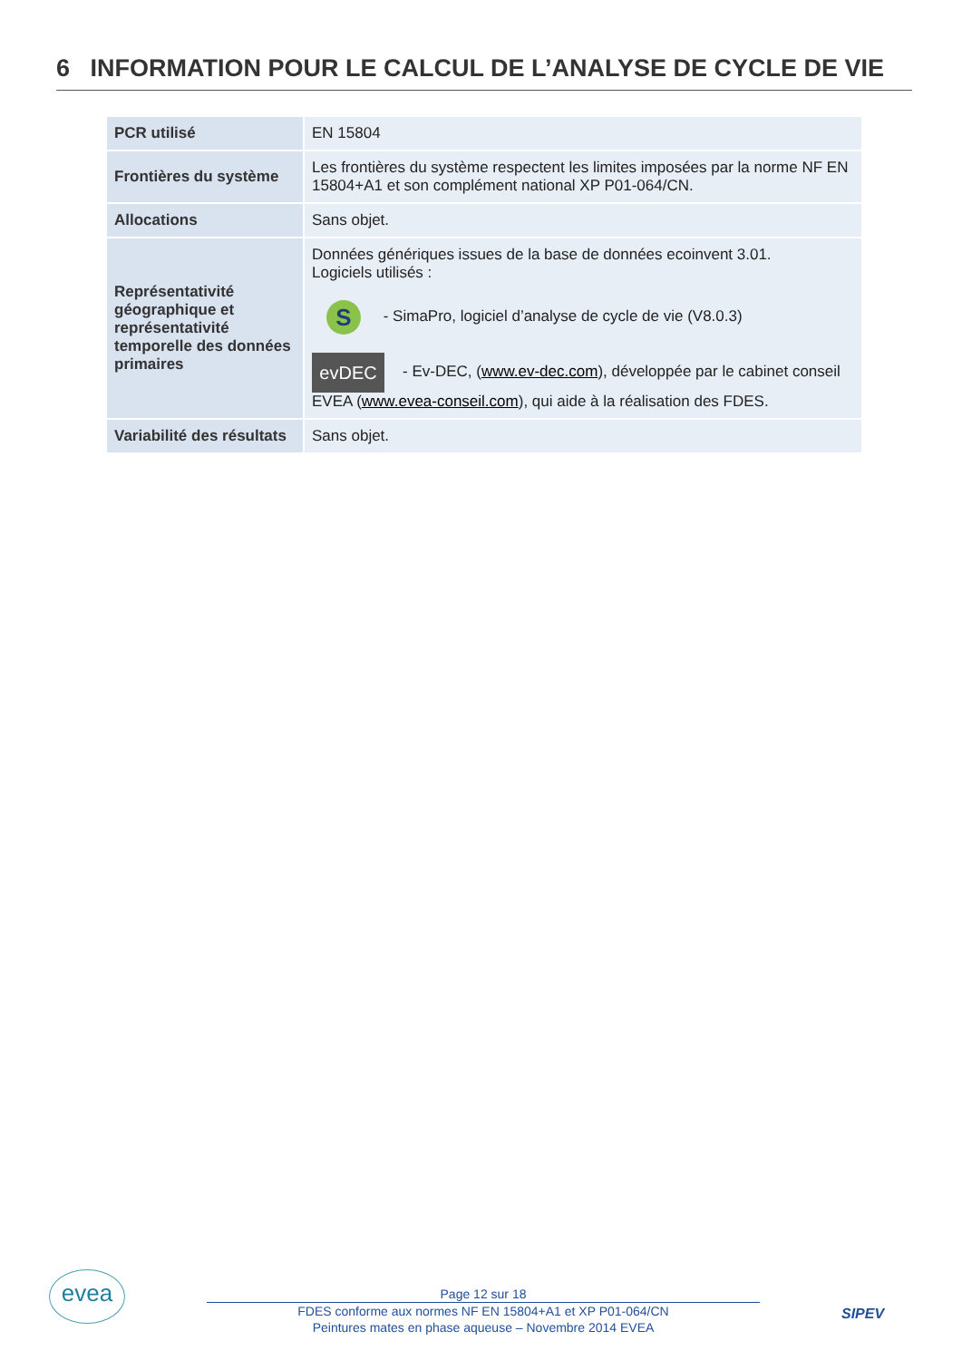6 INFORMATION POUR LE CALCUL DE L’ANALYSE DE CYCLE DE VIE
| PCR utilisé | EN 15804 |
| Frontières du système | Les frontières du système respectent les limites imposées par la norme NF EN 15804+A1 et son complément national XP P01-064/CN. |
| Allocations | Sans objet. |
| Représentativité géographique et représentativité temporelle des données primaires | Données génériques issues de la base de données ecoinvent 3.01. Logiciels utilisés : S - SimaPro, logiciel d’analyse de cycle de vie (V8.0.3) evDEC - Ev-DEC, ( www.ev-dec.com ), développée par le cabinet conseil EVEA ( www.evea-conseil.com ), qui aide à la réalisation des FDES. |
| Variabilité des résultats | Sans objet. |
evea
Page 12 sur 18
FDES conforme aux normes NF EN 15804+A1 et XP P01-064/CN
Peintures mates en phase aqueuse – Novembre 2014 EVEA
SIPEV